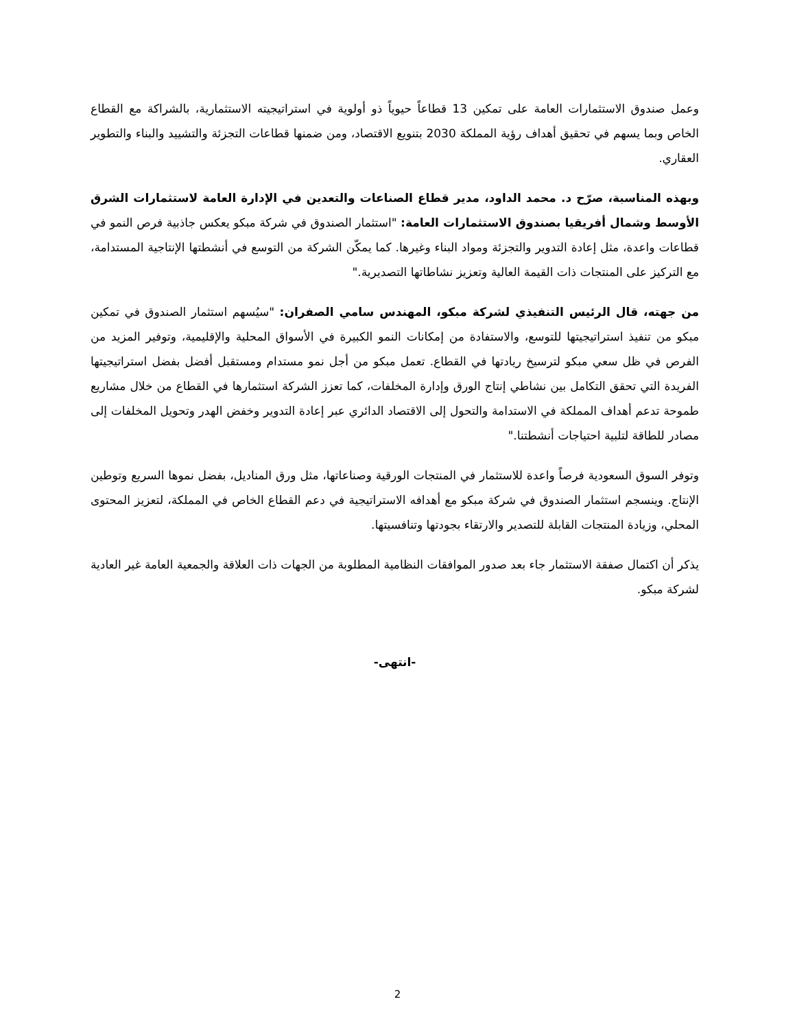وعمل صندوق الاستثمارات العامة على تمكين 13 قطاعاً حيوياً ذو أولوية في استراتيجيته الاستثمارية، بالشراكة مع القطاع الخاص وبما يسهم في تحقيق أهداف رؤية المملكة 2030 بتنويع الاقتصاد، ومن ضمنها قطاعات التجزئة والتشييد والبناء والتطوير العقاري.
وبهذه المناسبة، صرّح د. محمد الداود، مدير قطاع الصناعات والتعدين في الإدارة العامة لاستثمارات الشرق الأوسط وشمال أفريقيا بصندوق الاستثمارات العامة: "استثمار الصندوق في شركة مبكو يعكس جاذبية فرص النمو في قطاعات واعدة، مثل إعادة التدوير والتجزئة ومواد البناء وغيرها. كما يمكّن الشركة من التوسع في أنشطتها الإنتاجية المستدامة، مع التركيز على المنتجات ذات القيمة العالية وتعزيز نشاطاتها التصديرية."
من جهته، قال الرئيس التنفيذي لشركة مبكو، المهندس سامي الصفران: "سيُسهم استثمار الصندوق في تمكين مبكو من تنفيذ استراتيجيتها للتوسع، والاستفادة من إمكانات النمو الكبيرة في الأسواق المحلية والإقليمية، وتوفير المزيد من الفرص في ظل سعي مبكو لترسيخ ريادتها في القطاع. تعمل مبكو من أجل نمو مستدام ومستقبل أفضل بفضل استراتيجيتها الفريدة التي تحقق التكامل بين نشاطي إنتاج الورق وإدارة المخلفات، كما تعزز الشركة استثمارها في القطاع من خلال مشاريع طموحة تدعم أهداف المملكة في الاستدامة والتحول إلى الاقتصاد الدائري عبر إعادة التدوير وخفض الهدر وتحويل المخلفات إلى مصادر للطاقة لتلبية احتياجات أنشطتنا."
وتوفر السوق السعودية فرصاً واعدة للاستثمار في المنتجات الورقية وصناعاتها، مثل ورق المناديل، بفضل نموها السريع وتوطين الإنتاج. وينسجم استثمار الصندوق في شركة مبكو مع أهدافه الاستراتيجية في دعم القطاع الخاص في المملكة، لتعزيز المحتوى المحلي، وزيادة المنتجات القابلة للتصدير والارتقاء بجودتها وتنافسيتها.
يذكر أن اكتمال صفقة الاستثمار جاء بعد صدور الموافقات النظامية المطلوبة من الجهات ذات العلاقة والجمعية العامة غير العادية لشركة مبكو.
-انتهى-
2